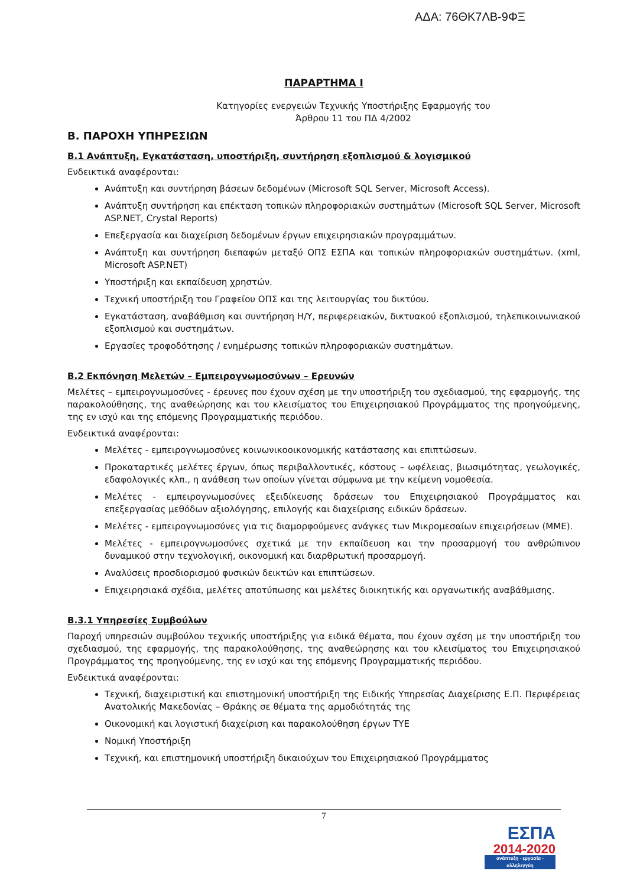ΑΔΑ: 76ΘΚ7ΛΒ-9ΦΞ
ΠΑΡΑΡΤΗΜΑ Ι
Κατηγορίες ενεργειών Τεχνικής Υποστήριξης Εφαρμογής του
Άρθρου 11 του ΠΔ 4/2002
Β. ΠΑΡΟΧΗ ΥΠΗΡΕΣΙΩΝ
Β.1 Ανάπτυξη, Εγκατάσταση, υποστήριξη, συντήρηση εξοπλισμού & λογισμικού
Ενδεικτικά αναφέρονται:
Ανάπτυξη και συντήρηση βάσεων δεδομένων (Microsoft SQL Server, Microsoft Access).
Ανάπτυξη συντήρηση και επέκταση τοπικών πληροφοριακών συστημάτων (Microsoft SQL Server, Microsoft ASP.NET, Crystal Reports)
Επεξεργασία και διαχείριση δεδομένων έργων επιχειρησιακών προγραμμάτων.
Ανάπτυξη και συντήρηση διεπαφών μεταξύ ΟΠΣ ΕΣΠΑ και τοπικών πληροφοριακών συστημάτων. (xml, Microsoft ASP.NET)
Υποστήριξη και εκπαίδευση χρηστών.
Τεχνική υποστήριξη του Γραφείου ΟΠΣ και της λειτουργίας του δικτύου.
Εγκατάσταση, αναβάθμιση και συντήρηση Η/Υ, περιφερειακών, δικτυακού εξοπλισμού, τηλεπικοινωνιακού εξοπλισμού και συστημάτων.
Εργασίες τροφοδότησης / ενημέρωσης τοπικών πληροφοριακών συστημάτων.
Β.2 Εκπόνηση Μελετών – Εμπειρογνωμοσύνων – Ερευνών
Μελέτες – εμπειρογνωμοσύνες - έρευνες που έχουν σχέση με την υποστήριξη του σχεδιασμού, της εφαρμογής, της παρακολούθησης, της αναθεώρησης και του κλεισίματος του Επιχειρησιακού Προγράμματος της προηγούμενης, της εν ισχύ και της επόμενης Προγραμματικής περιόδου.
Ενδεικτικά αναφέρονται:
Μελέτες - εμπειρογνωμοσύνες κοινωνικοοικονομικής κατάστασης και επιπτώσεων.
Προκαταρτικές μελέτες έργων, όπως περιβαλλοντικές, κόστους – ωφέλειας, βιωσιμότητας, γεωλογικές, εδαφολογικές κλπ., η ανάθεση των οποίων γίνεται σύμφωνα με την κείμενη νομοθεσία.
Μελέτες - εμπειρογνωμοσύνες εξειδίκευσης δράσεων του Επιχειρησιακού Προγράμματος και επεξεργασίας μεθόδων αξιολόγησης, επιλογής και διαχείρισης ειδικών δράσεων.
Μελέτες - εμπειρογνωμοσύνες για τις διαμορφούμενες ανάγκες των Μικρομεσαίων επιχειρήσεων (ΜΜΕ).
Μελέτες - εμπειρογνωμοσύνες σχετικά με την εκπαίδευση και την προσαρμογή του ανθρώπινου δυναμικού στην τεχνολογική, οικονομική και διαρθρωτική προσαρμογή.
Αναλύσεις προσδιορισμού φυσικών δεικτών και επιπτώσεων.
Επιχειρησιακά σχέδια, μελέτες αποτύπωσης και μελέτες διοικητικής και οργανωτικής αναβάθμισης.
Β.3.1 Υπηρεσίες Συμβούλων
Παροχή υπηρεσιών συμβούλου τεχνικής υποστήριξης για ειδικά θέματα, που έχουν σχέση με την υποστήριξη του σχεδιασμού, της εφαρμογής, της παρακολούθησης, της αναθεώρησης και του κλεισίματος του Επιχειρησιακού Προγράμματος της προηγούμενης, της εν ισχύ και της επόμενης Προγραμματικής περιόδου.
Ενδεικτικά αναφέρονται:
Τεχνική, διαχειριστική και επιστημονική υποστήριξη της Ειδικής Υπηρεσίας Διαχείρισης Ε.Π. Περιφέρειας Ανατολικής Μακεδονίας – Θράκης σε θέματα της αρμοδιότητάς της
Οικονομική και λογιστική διαχείριση και παρακολούθηση έργων ΤΥΕ
Νομική Υποστήριξη
Τεχνική, και επιστημονική υποστήριξη δικαιούχων του Επιχειρησιακού Προγράμματος
7
ΕΣΠΑ
2014-2020
ανάπτυξη - εργασία - αλληλεγγύη